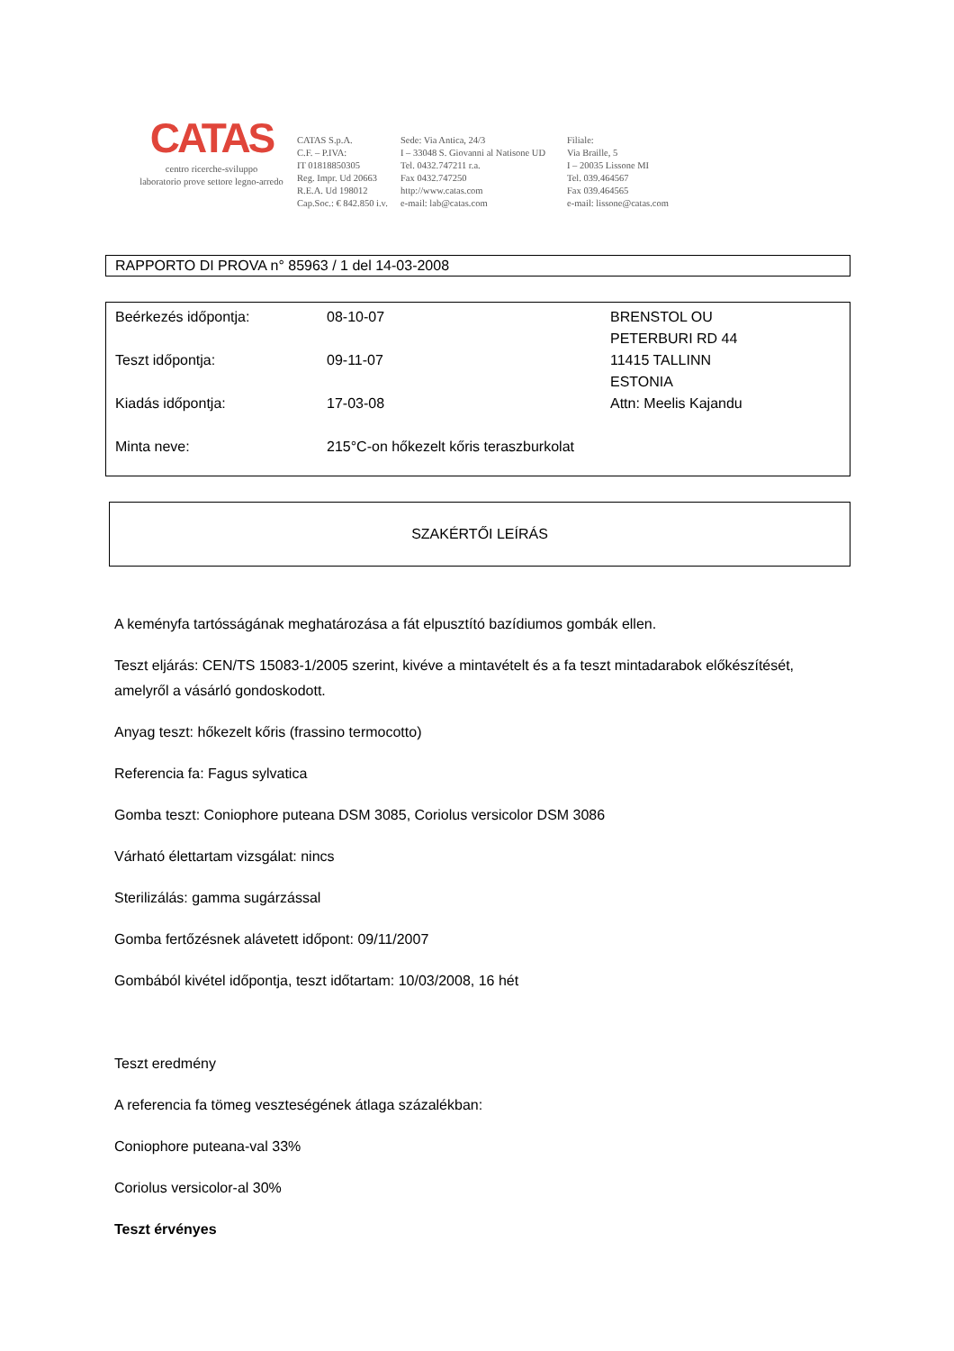CATAS
centro ricerche-sviluppo
laboratorio prove settore legno-arredo
CATAS S.p.A.
C.F. – P.IVA:
IT 01818850305
Reg. Impr. Ud 20663
R.E.A. Ud 198012
Cap.Soc.: € 842.850 i.v.
Sede: Via Antica, 24/3
I – 33048 S. Giovanni al Natisone UD
Tel. 0432.747211 r.a.
Fax 0432.747250
http://www.catas.com
e-mail: lab@catas.com
Filiale:
Via Braille, 5
I – 20035 Lissone MI
Tel. 039.464567
Fax 039.464565
e-mail: lissone@catas.com
RAPPORTO DI PROVA n° 85963 / 1 del 14-03-2008
Beérkezés időpontja:
08-10-07
BRENSTOL OU
PETERBURI RD 44
Teszt időpontja:
09-11-07
11415 TALLINN
ESTONIA
Kiadás időpontja:
17-03-08
Attn: Meelis Kajandu
Minta neve:
215°C-on hőkezelt kőris teraszburkolat
SZAKÉRTŐI LEÍRÁS
A keményfa tartósságának meghatározása a fát elpusztító bazídiumos gombák ellen.
Teszt eljárás: CEN/TS 15083-1/2005 szerint, kivéve a mintavételt és a fa teszt mintadarabok előkészítését, amelyről a vásárló gondoskodott.
Anyag teszt: hőkezelt kőris (frassino termocotto)
Referencia fa: Fagus sylvatica
Gomba teszt: Coniophore puteana DSM 3085, Coriolus versicolor DSM 3086
Várható élettartam vizsgálat: nincs
Sterilizálás: gamma sugárzással
Gomba fertőzésnek alávetett időpont: 09/11/2007
Gombából kivétel időpontja, teszt időtartam: 10/03/2008, 16 hét
Teszt eredmény
A referencia fa tömeg veszteségének átlaga százalékban:
Coniophore puteana-val 33%
Coriolus versicolor-al 30%
Teszt érvényes